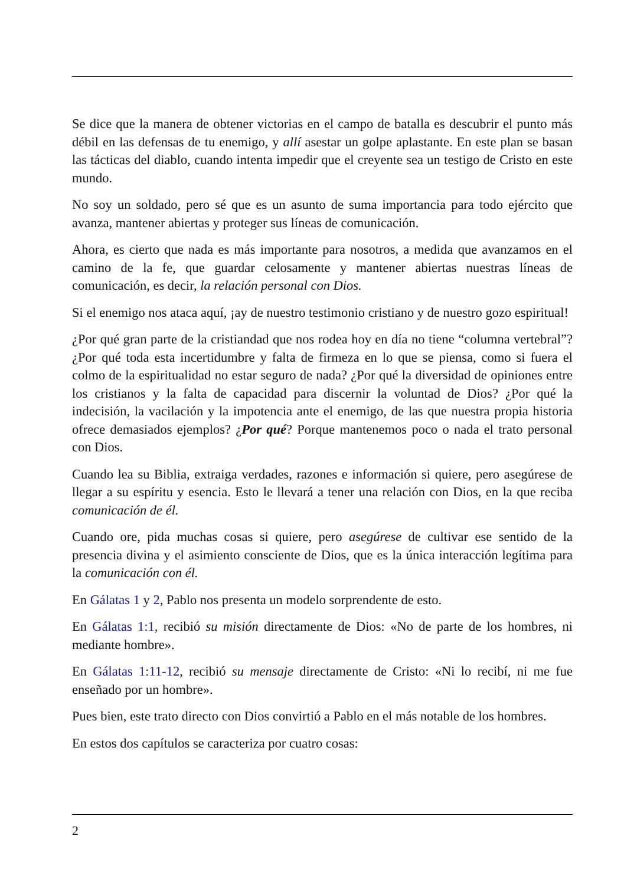Se dice que la manera de obtener victorias en el campo de batalla es descubrir el punto más débil en las defensas de tu enemigo, y allí asestar un golpe aplastante. En este plan se basan las tácticas del diablo, cuando intenta impedir que el creyente sea un testigo de Cristo en este mundo.
No soy un soldado, pero sé que es un asunto de suma importancia para todo ejército que avanza, mantener abiertas y proteger sus líneas de comunicación.
Ahora, es cierto que nada es más importante para nosotros, a medida que avanzamos en el camino de la fe, que guardar celosamente y mantener abiertas nuestras líneas de comunicación, es decir, la relación personal con Dios.
Si el enemigo nos ataca aquí, ¡ay de nuestro testimonio cristiano y de nuestro gozo espiritual!
¿Por qué gran parte de la cristiandad que nos rodea hoy en día no tiene “columna vertebral”? ¿Por qué toda esta incertidumbre y falta de firmeza en lo que se piensa, como si fuera el colmo de la espiritualidad no estar seguro de nada? ¿Por qué la diversidad de opiniones entre los cristianos y la falta de capacidad para discernir la voluntad de Dios? ¿Por qué la indecisión, la vacilación y la impotencia ante el enemigo, de las que nuestra propia historia ofrece demasiados ejemplos? ¿Por qué? Porque mantenemos poco o nada el trato personal con Dios.
Cuando lea su Biblia, extraiga verdades, razones e información si quiere, pero asegúrese de llegar a su espíritu y esencia. Esto le llevará a tener una relación con Dios, en la que reciba comunicación de él.
Cuando ore, pida muchas cosas si quiere, pero asegúrese de cultivar ese sentido de la presencia divina y el asimiento consciente de Dios, que es la única interacción legítima para la comunicación con él.
En Gálatas 1 y 2, Pablo nos presenta un modelo sorprendente de esto.
En Gálatas 1:1, recibió su misión directamente de Dios: «No de parte de los hombres, ni mediante hombre».
En Gálatas 1:11-12, recibió su mensaje directamente de Cristo: «Ni lo recibí, ni me fue enseñado por un hombre».
Pues bien, este trato directo con Dios convirtió a Pablo en el más notable de los hombres.
En estos dos capítulos se caracteriza por cuatro cosas:
2